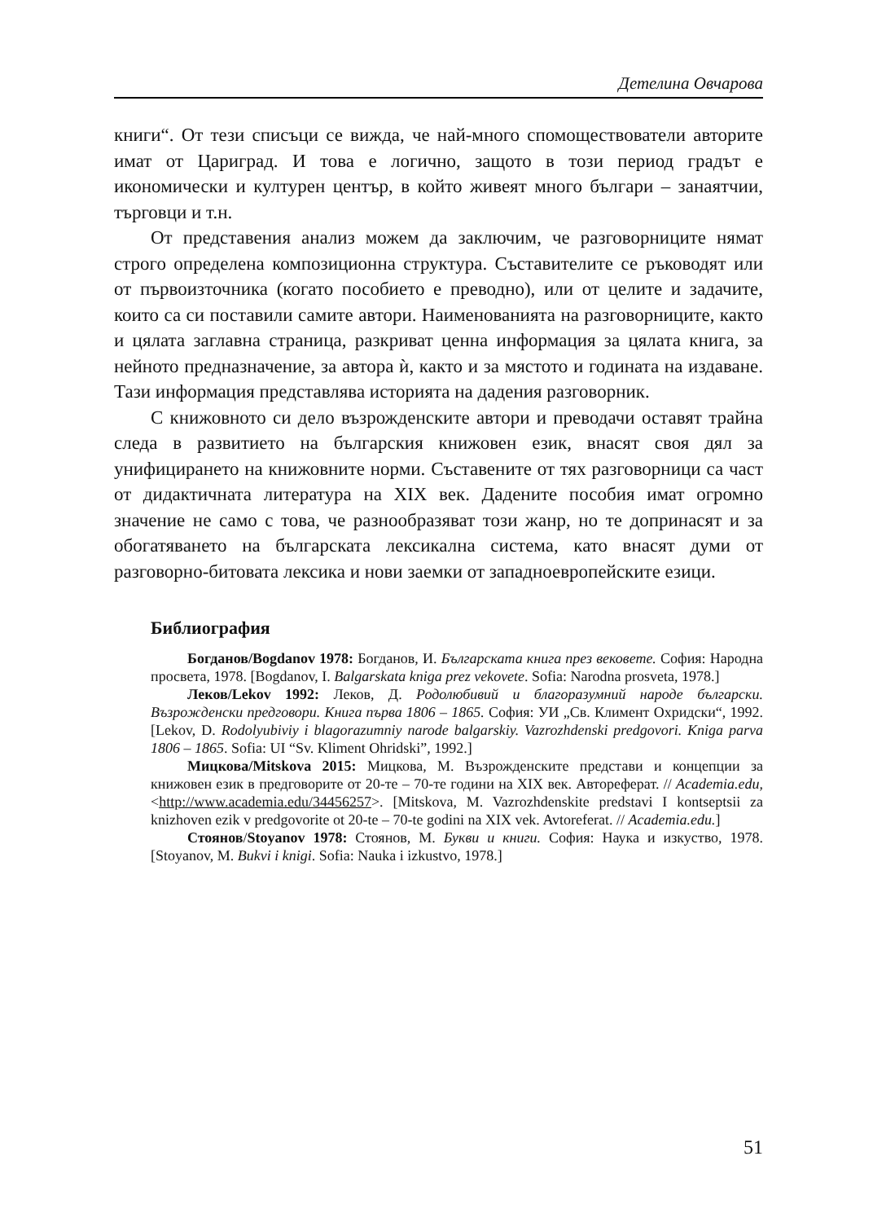Детелина Овчарова
книги“. От тези списъци се вижда, че най-много спомоществователи авторите имат от Цариград. И това е логично, защото в този период градът е икономически и културен център, в който живеят много българи – занаятчии, търговци и т.н.
От представения анализ можем да заключим, че разговорниците нямат строго определена композиционна структура. Съставителите се ръководят или от първоизточника (когато пособието е преводно), или от целите и задачите, които са си поставили самите автори. Наименованията на разговорниците, както и цялата заглавна страница, разкриват ценна информация за цялата книга, за нейното предназначение, за автора ѝ, както и за мястото и годината на издаване. Тази информация представлява историята на дадения разговорник.
С книжовното си дело възрожденските автори и преводачи оставят трайна следа в развитието на българския книжовен език, внасят своя дял за унифицирането на книжовните норми. Съставените от тях разговорници са част от дидактичната литература на XIX век. Дадените пособия имат огромно значение не само с това, че разнообразяват този жанр, но те допринасят и за обогатяването на българската лексикална система, като внасят думи от разговорно-битовата лексика и нови заемки от западноевропейските езици.
Библиография
Богданов/Bogdanov 1978: Богданов, И. Българската книга през вековете. София: Народна просвета, 1978. [Bogdanov, I. Balgarskata kniga prez vekovete. Sofia: Narodna prosveta, 1978.]
Леков/Lekov 1992: Леков, Д. Родолюбивий и благоразумний народе български. Възрожденски предговори. Книга първа 1806 – 1865. София: УИ „Св. Климент Охридски“, 1992. [Lekov, D. Rodolyubiviy i blagorazumniy narode balgarskiy. Vazrozhdenski predgovori. Kniga parva 1806 – 1865. Sofia: UI “Sv. Kliment Ohridski”, 1992.]
Мицкова/Mitskova 2015: Мицкова, М. Възрожденските представи и концепции за книжовен език в предговорите от 20-те – 70-те години на XIX век. Автореферат. // Academia.edu, <http://www.academia.edu/34456257>. [Mitskova, M. Vazrozhdenskite predstavi I kontseptsii za knizhoven ezik v predgovorite ot 20-te – 70-te godini na XIX vek. Avtoreferat. // Academia.edu.]
Стоянов/Stoyanov 1978: Стоянов, М. Букви и книги. София: Наука и изкуство, 1978. [Stoyanov, M. Bukvi i knigi. Sofia: Nauka i izkustvo, 1978.]
51